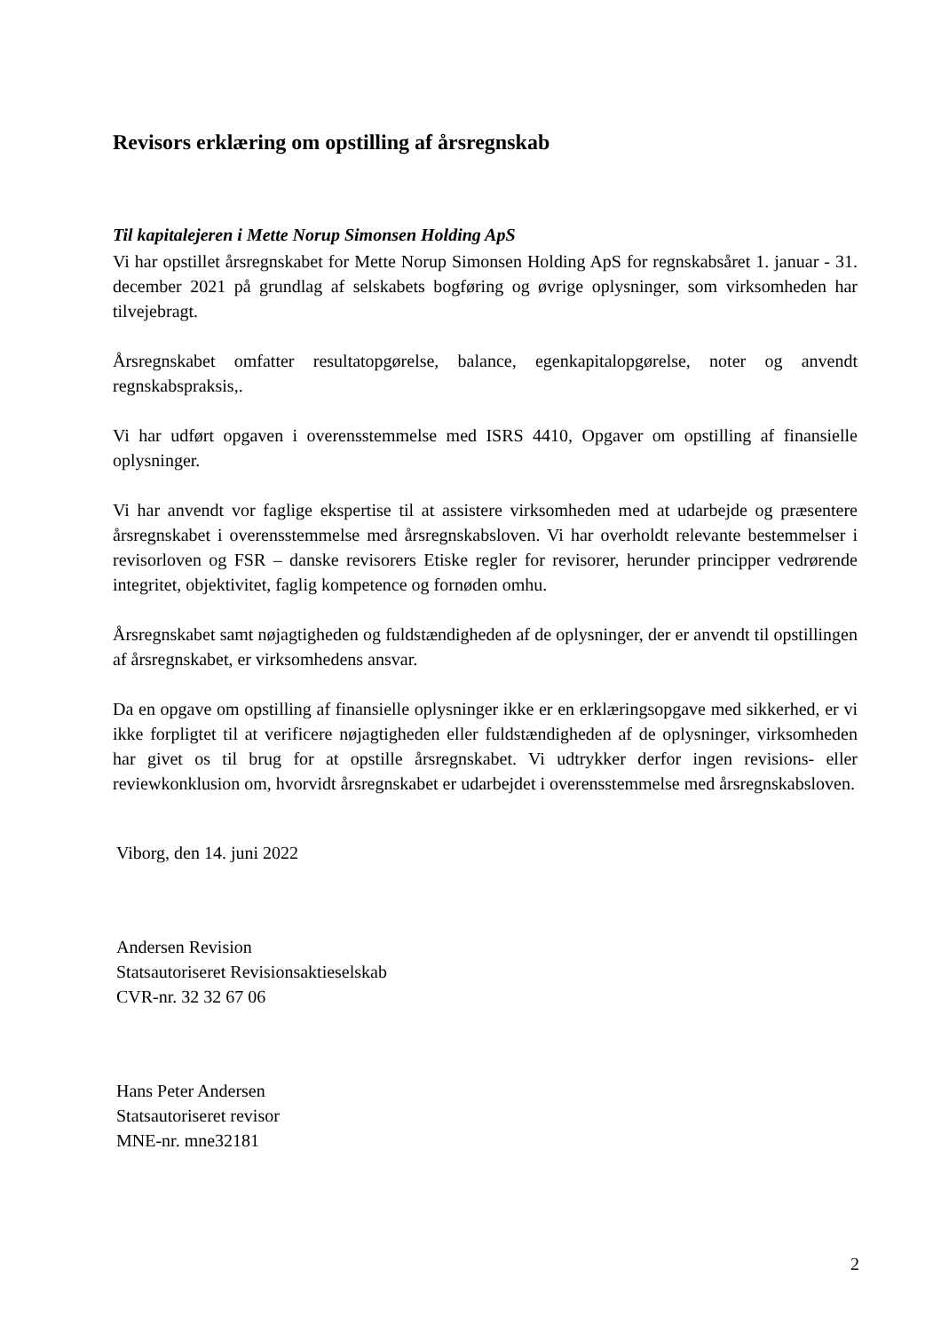Revisors erklæring om opstilling af årsregnskab
Til kapitalejeren i Mette Norup Simonsen Holding ApS
Vi har opstillet årsregnskabet for Mette Norup Simonsen Holding ApS for regnskabsåret 1. januar - 31. december 2021 på grundlag af selskabets bogføring og øvrige oplysninger, som virksomheden har tilvejebragt.
Årsregnskabet omfatter resultatopgørelse, balance, egenkapitalopgørelse, noter og anvendt regnskabspraksis,.
Vi har udført opgaven i overensstemmelse med ISRS 4410, Opgaver om opstilling af finansielle oplysninger.
Vi har anvendt vor faglige ekspertise til at assistere virksomheden med at udarbejde og præsentere årsregnskabet i overensstemmelse med årsregnskabsloven. Vi har overholdt relevante bestemmelser i revisorloven og FSR – danske revisorers Etiske regler for revisorer, herunder principper vedrørende integritet, objektivitet, faglig kompetence og fornøden omhu.
Årsregnskabet samt nøjagtigheden og fuldstændigheden af de oplysninger, der er anvendt til opstillingen af årsregnskabet, er virksomhedens ansvar.
Da en opgave om opstilling af finansielle oplysninger ikke er en erklæringsopgave med sikkerhed, er vi ikke forpligtet til at verificere nøjagtigheden eller fuldstændigheden af de oplysninger, virksomheden har givet os til brug for at opstille årsregnskabet. Vi udtrykker derfor ingen revisions- eller reviewkonklusion om, hvorvidt årsregnskabet er udarbejdet i overensstemmelse med årsregnskabsloven.
Viborg, den 14. juni 2022
Andersen Revision
Statsautoriseret Revisionsaktieselskab
CVR-nr. 32 32 67 06
Hans Peter Andersen
Statsautoriseret revisor
MNE-nr. mne32181
2